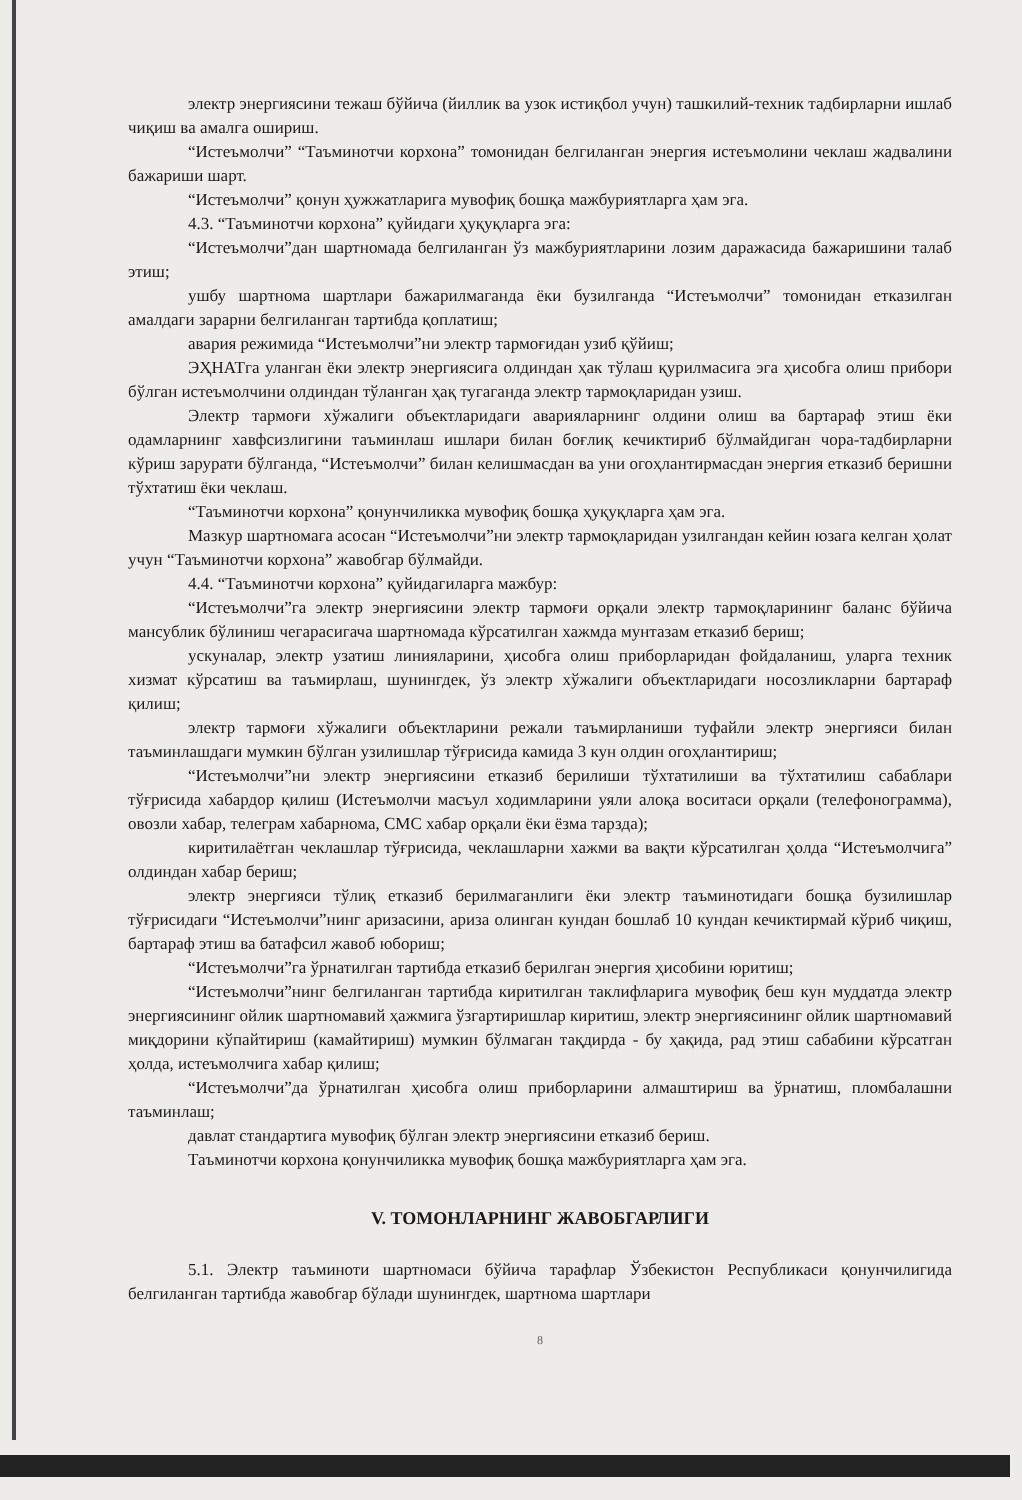электр энергиясини тежаш бўйича (йиллик ва узок истиқбол учун) ташкилий-техник тадбирларни ишлаб чиқиш ва амалга ошириш.
“Истеъмолчи” “Таъминотчи корхона” томонидан белгиланган энергия истеъмолини чеклаш жадвалини бажариши шарт.
“Истеъмолчи” қонун ҳужжатларига мувофиқ бошқа мажбуриятларга ҳам эга.
4.3. “Таъминотчи корхона” қуйидаги ҳуқуқларга эга:
“Истеъмолчи”дан шартномада белгиланган ўз мажбуриятларини лозим даражасида бажаришини талаб этиш;
ушбу шартнома шартлари бажарилмаганда ёки бузилганда “Истеъмолчи” томонидан етказилган амалдаги зарарни белгиланган тартибда қоплатиш;
авария режимида “Истеъмолчи”ни электр тармоғидан узиб қўйиш;
ЭҲНАТга уланган ёки электр энергиясига олдиндан ҳак тўлаш қурилмасига эга ҳисобга олиш прибори бўлган истеъмолчини олдиндан тўланган ҳақ тугаганда электр тармоқларидан узиш.
Электр тармоғи хўжалиги объектларидаги аварияларнинг олдини олиш ва бартараф этиш ёки одамларнинг хавфсизлигини таъминлаш ишлари билан боғлиқ кечиктириб бўлмайдиган чора-тадбирларни кўриш зарурати бўлганда, “Истеъмолчи” билан келишмасдан ва уни огоҳлантирмасдан энергия етказиб беришни тўхтатиш ёки чеклаш.
“Таъминотчи корхона” қонунчиликка мувофиқ бошқа ҳуқуқларга ҳам эга.
Мазкур шартномага асосан “Истеъмолчи”ни электр тармоқларидан узилгандан кейин юзага келган ҳолат учун “Таъминотчи корхона” жавобгар бўлмайди.
4.4. “Таъминотчи корхона” қуйидагиларга мажбур:
“Истеъмолчи”га электр энергиясини электр тармоғи орқали электр тармоқларининг баланс бўйича мансублик бўлиниш чегарасигача шартномада кўрсатилган хажмда мунтазам етказиб бериш;
ускуналар, электр узатиш линияларини, ҳисобга олиш приборларидан фойдаланиш, уларга техник хизмат кўрсатиш ва таъмирлаш, шунингдек, ўз электр хўжалиги объектларидаги носозликларни бартараф қилиш;
электр тармоғи хўжалиги объектларини режали таъмирланиши туфайли электр энергияси билан таъминлашдаги мумкин бўлган узилишлар тўғрисида камида 3 кун олдин огоҳлантириш;
“Истеъмолчи”ни электр энергиясини етказиб берилиши тўхтатилиши ва тўхтатилиш сабаблари тўғрисида хабардор қилиш (Истеъмолчи масъул ходимларини уяли алоқа воситаси орқали (телефонограмма), овозли хабар, телеграм хабарнома, СМС хабар орқали ёки ёзма тарзда);
киритилаётган чеклашлар тўғрисида, чеклашларни хажми ва вақти кўрсатилган ҳолда “Истеъмолчига” олдиндан хабар бериш;
электр энергияси тўлиқ етказиб берилмаганлиги ёки электр таъминотидаги бошқа бузилишлар тўғрисидаги “Истеъмолчи”нинг аризасини, ариза олинган кундан бошлаб 10 кундан кечиктирмай кўриб чиқиш, бартараф этиш ва батафсил жавоб юбориш;
“Истеъмолчи”га ўрнатилган тартибда етказиб берилган энергия ҳисобини юритиш;
“Истеъмолчи”нинг белгиланган тартибда киритилган таклифларига мувофиқ беш кун муддатда электр энергиясининг ойлик шартномавий ҳажмига ўзгартиришлар киритиш, электр энергиясининг ойлик шартномавий миқдорини кўпайтириш (камайтириш) мумкин бўлмаган тақдирда - бу ҳақида, рад этиш сабабини кўрсатган ҳолда, истеъмолчига хабар қилиш;
“Истеъмолчи”да ўрнатилган ҳисобга олиш приборларини алмаштириш ва ўрнатиш, пломбалашни таъминлаш;
давлат стандартига мувофиқ бўлган электр энергиясини етказиб бериш.
Таъминотчи корхона қонунчиликка мувофиқ бошқа мажбуриятларга ҳам эга.
V. ТОМОНЛАРНИНГ ЖАВОБГАРЛИГИ
5.1. Электр таъминоти шартномаси бўйича тарафлар Ўзбекистон Республикаси қонунчилигида белгиланган тартибда жавобгар бўлади шунингдек, шартнома шартлари
8